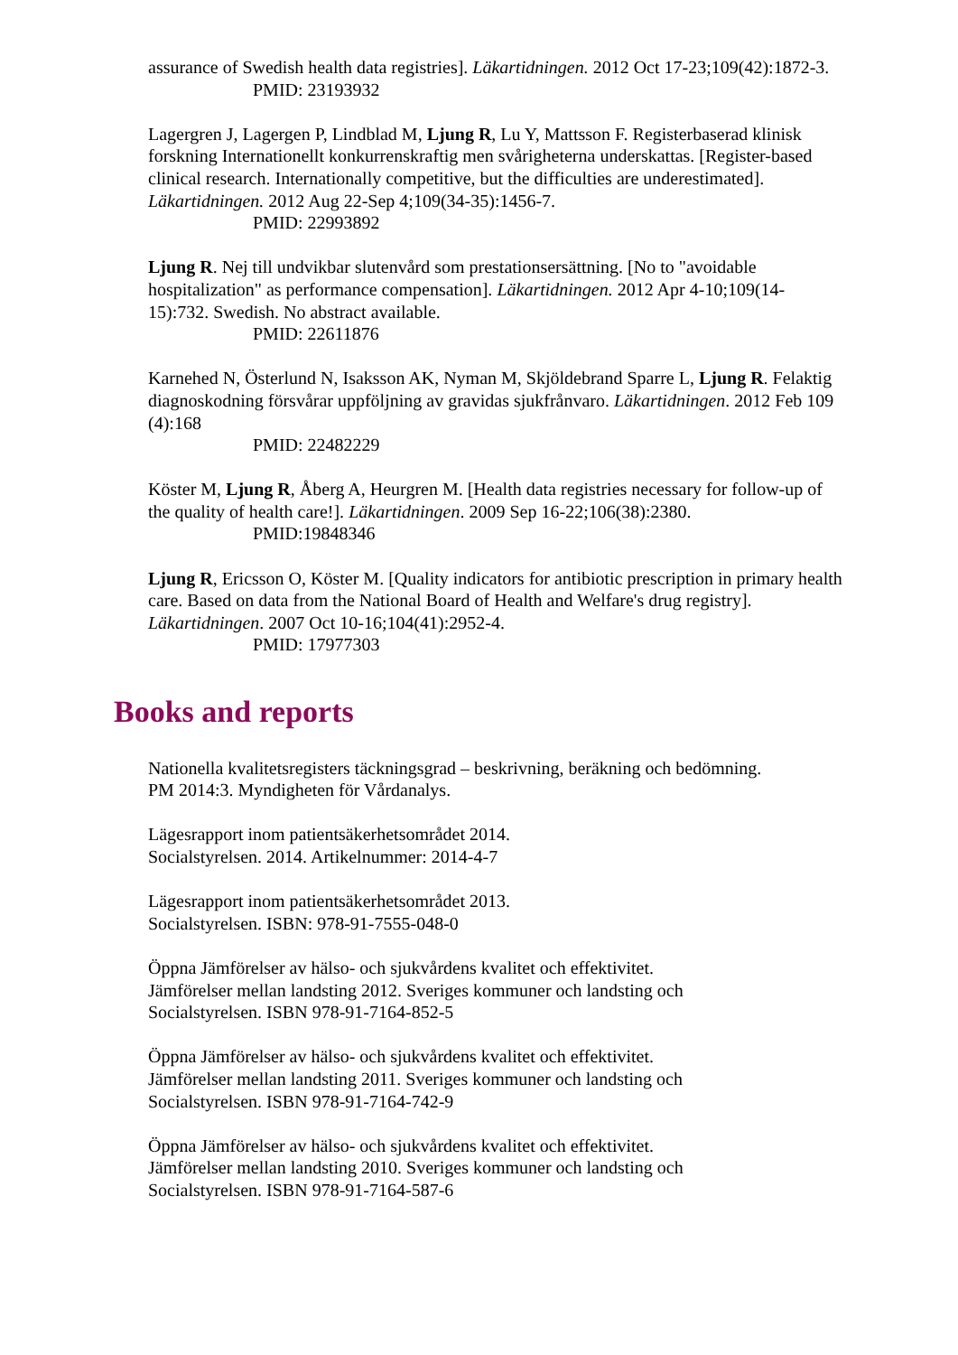assurance of Swedish health data registries]. Läkartidningen. 2012 Oct 17-23;109(42):1872-3.
PMID: 23193932
Lagergren J, Lagergen P, Lindblad M, Ljung R, Lu Y, Mattsson F. Registerbaserad klinisk forskning Internationellt konkurrenskraftig men svårigheterna underskattas. [Register-based clinical research. Internationally competitive, but the difficulties are underestimated]. Läkartidningen. 2012 Aug 22-Sep 4;109(34-35):1456-7.
PMID: 22993892
Ljung R. Nej till undvikbar slutenvård som prestationsersättning. [No to "avoidable hospitalization" as performance compensation]. Läkartidningen. 2012 Apr 4-10;109(14-15):732. Swedish. No abstract available.
PMID: 22611876
Karnehed N, Österlund N, Isaksson AK, Nyman M, Skjöldebrand Sparre L, Ljung R. Felaktig diagnoskodning försvårar uppföljning av gravidas sjukfrånvaro. Läkartidningen. 2012 Feb 109 (4):168
PMID: 22482229
Köster M, Ljung R, Åberg A, Heurgren M. [Health data registries necessary for follow-up of the quality of health care!]. Läkartidningen. 2009 Sep 16-22;106(38):2380.
PMID:19848346
Ljung R, Ericsson O, Köster M. [Quality indicators for antibiotic prescription in primary health care. Based on data from the National Board of Health and Welfare's drug registry]. Läkartidningen. 2007 Oct 10-16;104(41):2952-4.
PMID: 17977303
Books and reports
Nationella kvalitetsregisters täckningsgrad – beskrivning, beräkning och bedömning.
PM 2014:3. Myndigheten för Vårdanalys.
Lägesrapport inom patientsäkerhetsområdet 2014.
Socialstyrelsen. 2014. Artikelnummer: 2014-4-7
Lägesrapport inom patientsäkerhetsområdet 2013.
Socialstyrelsen. ISBN: 978-91-7555-048-0
Öppna Jämförelser av hälso- och sjukvårdens kvalitet och effektivitet.
Jämförelser mellan landsting 2012. Sveriges kommuner och landsting och
Socialstyrelsen. ISBN 978-91-7164-852-5
Öppna Jämförelser av hälso- och sjukvårdens kvalitet och effektivitet.
Jämförelser mellan landsting 2011. Sveriges kommuner och landsting och
Socialstyrelsen. ISBN 978-91-7164-742-9
Öppna Jämförelser av hälso- och sjukvårdens kvalitet och effektivitet.
Jämförelser mellan landsting 2010. Sveriges kommuner och landsting och
Socialstyrelsen. ISBN 978-91-7164-587-6